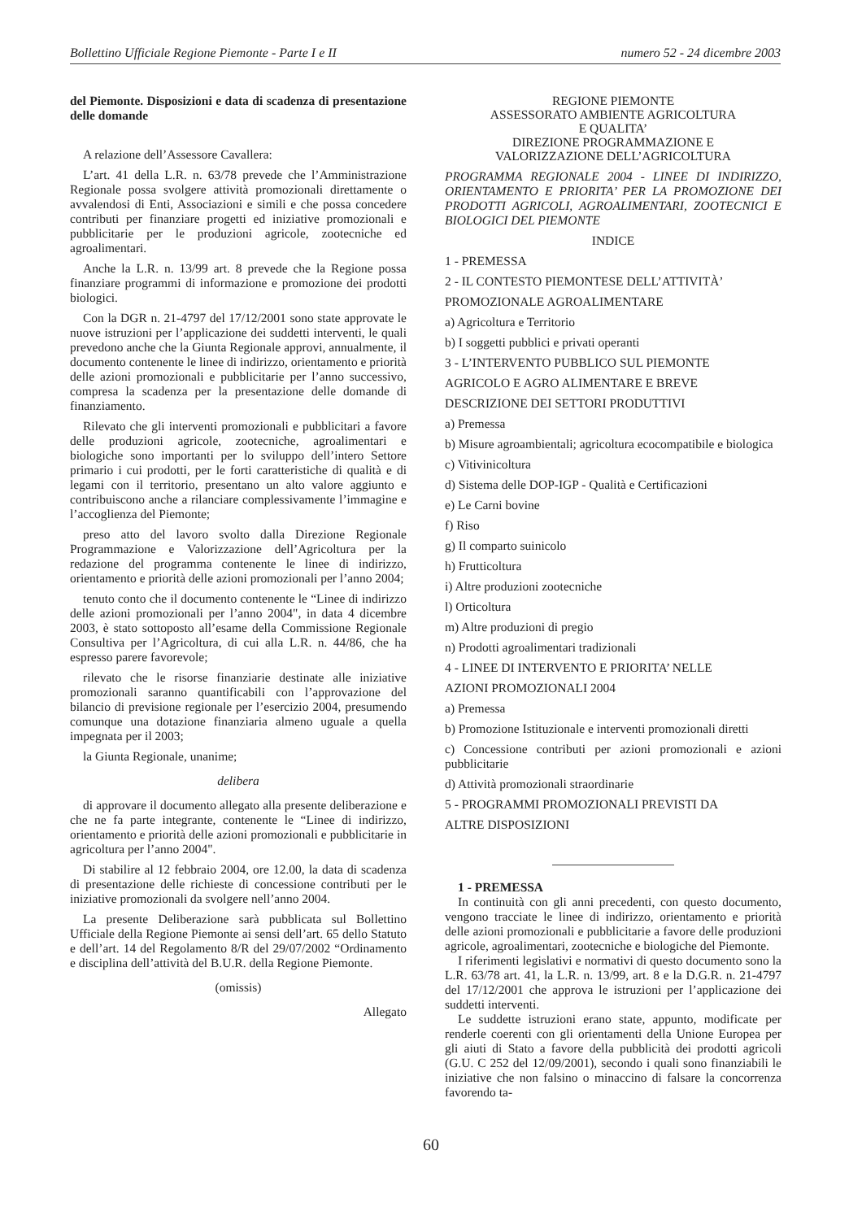Bollettino Ufficiale Regione Piemonte - Parte I e II numero 52 - 24 dicembre 2003
del Piemonte. Disposizioni e data di scadenza di presentazione delle domande
A relazione dell’Assessore Cavallera:
L’art. 41 della L.R. n. 63/78 prevede che l’Amministrazione Regionale possa svolgere attività promozionali direttamente o avvalendosi di Enti, Associazioni e simili e che possa concedere contributi per finanziare progetti ed iniziative promozionali e pubblicitarie per le produzioni agricole, zootecniche ed agroalimentari.
Anche la L.R. n. 13/99 art. 8 prevede che la Regione possa finanziare programmi di informazione e promozione dei prodotti biologici.
Con la DGR n. 21-4797 del 17/12/2001 sono state approvate le nuove istruzioni per l’applicazione dei suddetti interventi, le quali prevedono anche che la Giunta Regionale approvi, annualmente, il documento contenente le linee di indirizzo, orientamento e priorità delle azioni promozionali e pubblicitarie per l’anno successivo, compresa la scadenza per la presentazione delle domande di finanziamento.
Rilevato che gli interventi promozionali e pubblicitari a favore delle produzioni agricole, zootecniche, agroalimentari e biologiche sono importanti per lo sviluppo dell’intero Settore primario i cui prodotti, per le forti caratteristiche di qualità e di legami con il territorio, presentano un alto valore aggiunto e contribuiscono anche a rilanciare complessivamente l’immagine e l’accoglienza del Piemonte;
preso atto del lavoro svolto dalla Direzione Regionale Programmazione e Valorizzazione dell’Agricoltura per la redazione del programma contenente le linee di indirizzo, orientamento e priorità delle azioni promozionali per l’anno 2004;
tenuto conto che il documento contenente le “Linee di indirizzo delle azioni promozionali per l’anno 2004", in data 4 dicembre 2003, è stato sottoposto all’esame della Commissione Regionale Consultiva per l’Agricoltura, di cui alla L.R. n. 44/86, che ha espresso parere favorevole;
rilevato che le risorse finanziarie destinate alle iniziative promozionali saranno quantificabili con l’approvazione del bilancio di previsione regionale per l’esercizio 2004, presumendo comunque una dotazione finanziaria almeno uguale a quella impegnata per il 2003;
la Giunta Regionale, unanime;
delibera
di approvare il documento allegato alla presente deliberazione e che ne fa parte integrante, contenente le “Linee di indirizzo, orientamento e priorità delle azioni promozionali e pubblicitarie in agricoltura per l’anno 2004".
Di stabilire al 12 febbraio 2004, ore 12.00, la data di scadenza di presentazione delle richieste di concessione contributi per le iniziative promozionali da svolgere nell’anno 2004.
La presente Deliberazione sarà pubblicata sul Bollettino Ufficiale della Regione Piemonte ai sensi dell’art. 65 dello Statuto e dell’art. 14 del Regolamento 8/R del 29/07/2002 “Ordinamento e disciplina dell’attività del B.U.R. della Regione Piemonte.
(omissis)
Allegato
REGIONE PIEMONTE
ASSESSORATO AMBIENTE AGRICOLTURA
E QUALITA’
DIREZIONE PROGRAMMAZIONE E
VALORIZZAZIONE DELL’AGRICOLTURA
PROGRAMMA REGIONALE 2004 - LINEE DI INDIRIZZO, ORIENTAMENTO E PRIORITA’ PER LA PROMOZIONE DEI PRODOTTI AGRICOLI, AGROALIMENTARI, ZOOTECNICI E BIOLOGICI DEL PIEMONTE
INDICE
1 - PREMESSA
2 - IL CONTESTO PIEMONTESE DELL’ATTIVITÀ’
PROMOZIONALE AGROALIMENTARE
a) Agricoltura e Territorio
b) I soggetti pubblici e privati operanti
3 - L’INTERVENTO PUBBLICO SUL PIEMONTE
AGRICOLO E AGRO ALIMENTARE E BREVE
DESCRIZIONE DEI SETTORI PRODUTTIVI
a) Premessa
b) Misure agroambientali; agricoltura ecocompatibile e biologica
c) Vitivinicoltura
d) Sistema delle DOP-IGP - Qualità e Certificazioni
e) Le Carni bovine
f) Riso
g) Il comparto suinicolo
h) Frutticoltura
i) Altre produzioni zootecniche
l) Orticoltura
m) Altre produzioni di pregio
n) Prodotti agroalimentari tradizionali
4 - LINEE DI INTERVENTO E PRIORITA’ NELLE
AZIONI PROMOZIONALI 2004
a) Premessa
b) Promozione Istituzionale e interventi promozionali diretti
c) Concessione contributi per azioni promozionali e azioni pubblicitarie
d) Attività promozionali straordinarie
5 - PROGRAMMI PROMOZIONALI PREVISTI DA
ALTRE DISPOSIZIONI
1 - PREMESSA
In continuità con gli anni precedenti, con questo documento, vengono tracciate le linee di indirizzo, orientamento e priorità delle azioni promozionali e pubblicitarie a favore delle produzioni agricole, agroalimentari, zootecniche e biologiche del Piemonte.
I riferimenti legislativi e normativi di questo documento sono la L.R. 63/78 art. 41, la L.R. n. 13/99, art. 8 e la D.G.R. n. 21-4797 del 17/12/2001 che approva le istruzioni per l’applicazione dei suddetti interventi.
Le suddette istruzioni erano state, appunto, modificate per renderle coerenti con gli orientamenti della Unione Europea per gli aiuti di Stato a favore della pubblicità dei prodotti agricoli (G.U. C 252 del 12/09/2001), secondo i quali sono finanziabili le iniziative che non falsino o minaccino di falsare la concorrenza favorendo ta-
60